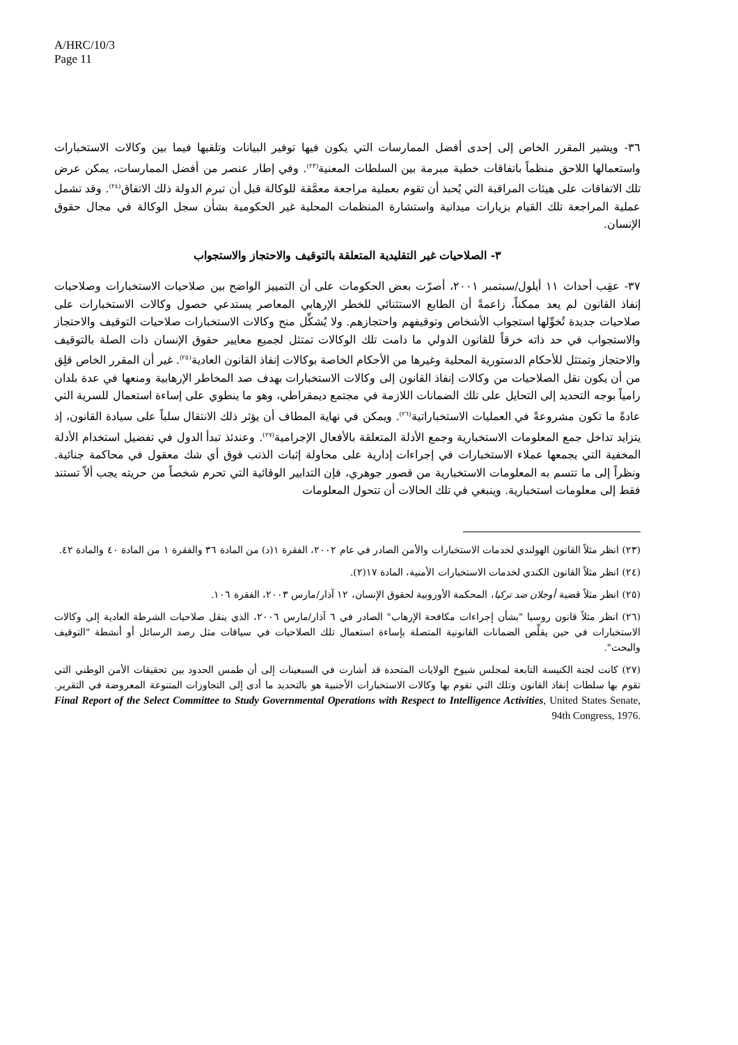A/HRC/10/3
Page 11
٣٦- ويشير المقرر الخاص إلى إحدى أفضل الممارسات التي يكون فيها توفير البيانات وتلقيها فيما بين وكالات الاستخبارات واستعمالها اللاحق منظماً باتفاقات خطية مبرمة بين السلطات المعنية<sup>(٢٣)</sup>. وفي إطار عنصر من أفضل الممارسات، يمكن عرض تلك الاتفاقات على هيئات المراقبة التي يُحبذ أن تقوم بعملية مراجعة معمَّقة للوكالة قبل أن تبرم الدولة ذلك الاتفاق<sup>(٢٤)</sup>. وقد تشمل عملية المراجعة تلك القيام بزيارات ميدانية واستشارة المنظمات المحلية غير الحكومية بشأن سجل الوكالة في مجال حقوق الإنسان.
٣- الصلاحيات غير التقليدية المتعلقة بالتوقيف والاحتجاز والاستجواب
٣٧- عقِب أحداث ١١ أيلول/سبتمبر ٢٠٠١، أصرّت بعض الحكومات على أن التمييز الواضح بين صلاحيات الاستخبارات وصلاحيات إنفاذ القانون لم يعد ممكناً، زاعمةً أن الطابع الاستثنائي للخطر الإرهابي المعاصر يستدعي حصول وكالات الاستخبارات على صلاحيات جديدة تُخوِّلها استجواب الأشخاص وتوقيفهم واحتجازهم. ولا يُشكِّل منح وكالات الاستخبارات صلاحيات التوقيف والاحتجاز والاستجواب في حد ذاته خرقاً للقانون الدولي ما دامت تلك الوكالات تمتثل لجميع معايير حقوق الإنسان ذات الصلة بالتوقيف والاحتجاز وتمتثل للأحكام الدستورية المحلية وغيرها من الأحكام الخاصة بوكالات إنفاذ القانون العادية<sup>(٢٥)</sup>. غير أن المقرر الخاص قلِق من أن يكون نقل الصلاحيات من وكالات إنفاذ القانون إلى وكالات الاستخبارات بهدف صد المخاطر الإرهابية ومنعها في عدة بلدان رامياً بوجه التحديد إلى التحايل على تلك الضمانات اللازمة في مجتمع ديمقراطي، وهو ما ينطوي على إساءة استعمال للسرية التي عادةً ما تكون مشروعةً في العمليات الاستخباراتية<sup>(٢٦)</sup>. ويمكن في نهاية المطاف أن يؤثر ذلك الانتقال سلباً على سيادة القانون، إذ يتزايد تداخل جمع المعلومات الاستخبارية وجمع الأدلة المتعلقة بالأفعال الإجرامية<sup>(٢٧)</sup>. وعندئذ تبدأ الدول في تفضيل استخدام الأدلة المخفية التي يجمعها عملاء الاستخبارات في إجراءات إدارية على محاولة إثبات الذنب فوق أي شك معقول في محاكمة جنائية. ونظراً إلى ما تتسم به المعلومات الاستخبارية من قصور جوهري، فإن التدابير الوقائية التي تحرم شخصاً من حريته يجب ألاّ تستند فقط إلى معلومات استخبارية. وينبغي في تلك الحالات أن تتحول المعلومات
(٢٣) انظر مثلاً القانون الهولندي لخدمات الاستخبارات والأمن الصادر في عام ٢٠٠٢، الفقرة ١(د) من المادة ٣٦ والفقرة ١ من المادة ٤٠ والمادة ٤٢.
(٢٤) انظر مثلاً القانون الكندي لخدمات الاستخبارات الأمنية، المادة ١٧(٢).
(٢٥) انظر مثلاً قضية أوجلان ضد تركيا، المحكمة الأوروبية لحقوق الإنسان، ١٢ آذار/مارس ٢٠٠٣، الفقرة ١٠٦.
(٢٦) انظر مثلاً قانون روسيا "بشأن إجراءات مكافحة الإرهاب" الصادر في ٦ آذار/مارس ٢٠٠٦، الذي ينقل صلاحيات الشرطة العادية إلى وكالات الاستخبارات في حين يقلِّص الضمانات القانونية المتصلة بإساءة استعمال تلك الصلاحيات في سياقات مثل رصد الرسائل أو أنشطة "التوقيف والبحث".
(٢٧) كانت لجنة الكنيسة التابعة لمجلس شيوخ الولايات المتحدة قد أشارت في السبعينات إلى أن طمس الحدود بين تحقيقات الأمن الوطني التي تقوم بها سلطات إنفاذ القانون وتلك التي تقوم بها وكالات الاستخبارات الأجنبية هو بالتحديد ما أدى إلى التجاوزات المتنوعة المعروضة في التقرير. Final Report of the Select Committee to Study Governmental Operations with Respect to Intelligence Activities, United States Senate, 94th Congress, 1976.